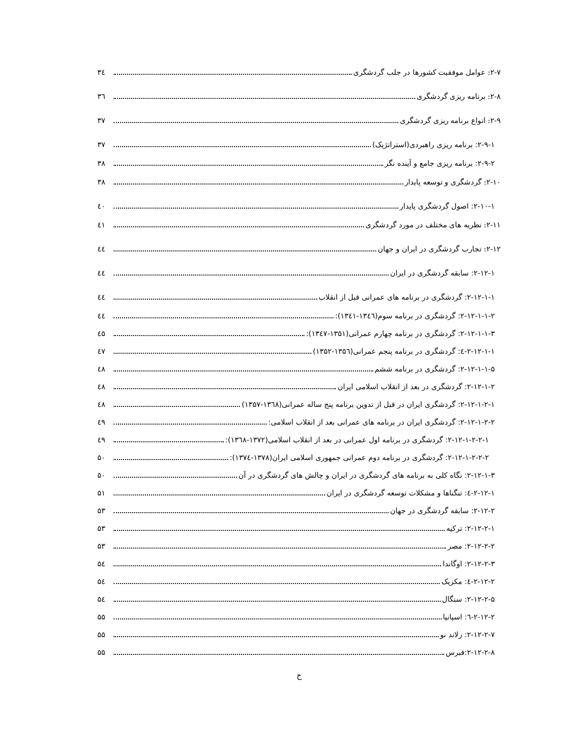۲-۷: عوامل موفقیت کشورها در جلب گردشگری ۳٤
۲-۸: برنامه ریزی گردشگری ۳٦
۲-۹: انواع برنامه ریزی گردشگری ۳۷
۲-۹-۱: برنامه ریزی راهبردی(استراتژیک) ۳۷
۲-۹-۲: برنامه ریزی جامع و آینده نگر ۳۸
۲-۱۰: گردشگری و توسعه پایدار ۳۸
۲-۱۰-۱: اصول گردشگری پایدار ٤۰
۲-۱۱: نظریه های مختلف در مورد گردشگری ٤۱
۲-۱۲: تجارب گردشگری در ایران و جهان ٤٤
۲-۱۲-۱: سابقه گردشگری در ایران ٤٤
۲-۱۲-۱-۱: گردشگری در برنامه های عمرانی قبل از انقلاب ٤٤
۲-۱۲-۱-۱-۲: گردشگری در برنامه سوم(۱۳٤٦-۱۳٤۱): ٤٤
۲-۱۲-۱-۱-۳: گردشگری در برنامه چهارم عمرانی(۱۳۵۱-۱۳٤۷): ٤۵
۲-۱۲-۱-۱-٤: گردشگری در برنامه پنجم عمرانی(۱۳۵٦-۱۳۵۲) ٤۷
۲-۱۲-۱-۱-۵: گردشگری در برنامه ششم ٤۸
۲-۱۲-۱-۲: گردشگری در بعد از انقلاب اسلامی ایران ٤۸
۲-۱۲-۱-۲-۱: گردشگری ایران در قبل از تدوین برنامه پنج ساله عمرانی(۱۳٦۸-۱۳۵۷) ٤۸
۲-۱۲-۱-۲-۲: گردشگری ایران در برنامه های عمرانی بعد از انقلاب اسلامی: ٤۹
۲-۱۲-۱-۲-۲-۱: گردشگری در برنامه اول عمرانی در بعد از انقلاب اسلامی(۱۳۷۲-۱۳٦۸): ٤۹
۲-۱۲-۱-۲-۲-۲: گردشگری در برنامه دوم عمرانی جمهوری اسلامی ایران(۱۳۷۸-۱۳۷٤): ۵۰
۲-۱۲-۱-۳: نگاه کلی به برنامه های گردشگری در ایران و چالش های گردشگری در آن ۵۰
۲-۱۲-۱-٤: تنگناها و مشکلات توسعه گردشگری در ایران ۵۱
۲-۱۲-۲: سابقه گردشگری در جهان ۵۳
۲-۱۲-۲-۱: ترکیه ۵۳
۲-۱۲-۲-۲: مصر ۵۳
۲-۱۲-۲-۳: اوگاندا ۵٤
۲-۱۲-۲-٤: مکزیک ۵٤
۲-۱۲-۲-۵: سنگال ۵٤
۲-۱۲-۲-٦: اسپانیا ۵۵
۲-۱۲-۲-۷: زلاند نو ۵۵
۲-۱۲-۲-۸:قبرس ۵۵
ح